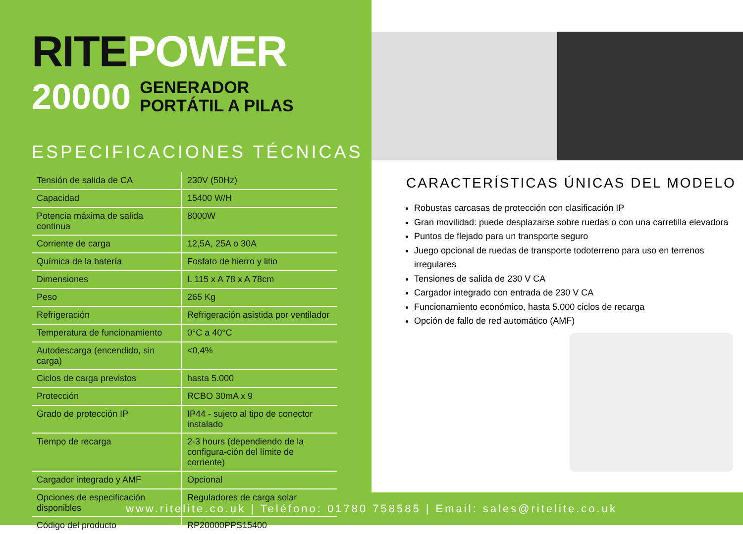RITE POWER
20000 GENERADOR
PORTÁTIL A PILAS
ESPECIFICACIONES TÉCNICAS
| Tensión de salida de CA | 230V (50Hz) |
| Capacidad | 15400 W/H |
| Potencia máxima de salida continua | 8000W |
| Corriente de carga | 12,5A, 25A o 30A |
| Química de la batería | Fosfato de hierro y litio |
| Dimensiones | L 115 x A 78 x A 78cm |
| Peso | 265 Kg |
| Refrigeración | Refrigeración asistida por ventilador |
| Temperatura de funcionamiento | 0°C a 40°C |
| Autodescarga (encendido, sin carga) | <0,4% |
| Ciclos de carga previstos | hasta 5.000 |
| Protección | RCBO 30mA x 9 |
| Grado de protección IP | IP44 - sujeto al tipo de conector instalado |
| Tiempo de recarga | 2-3 hours (dependiendo de la configura-ción del límite de corriente) |
| Cargador integrado y AMF | Opcional |
| Opciones de especificación disponibles | Reguladores de carga solar |
| Código del producto | RP20000PPS15400 |
CARACTERÍSTICAS ÚNICAS DEL MODELO
Robustas carcasas de protección con clasificación IP
Gran movilidad: puede desplazarse sobre ruedas o con una carretilla elevadora
Puntos de flejado para un transporte seguro
Juego opcional de ruedas de transporte todoterreno para uso en terrenos irregulares
Tensiones de salida de 230 V CA
Cargador integrado con entrada de 230 V CA
Funcionamiento económico, hasta 5.000 ciclos de recarga
Opción de fallo de red automático (AMF)
www.ritelite.co.uk | Teléfono: 01780 758585 | Email: sales@ritelite.co.uk